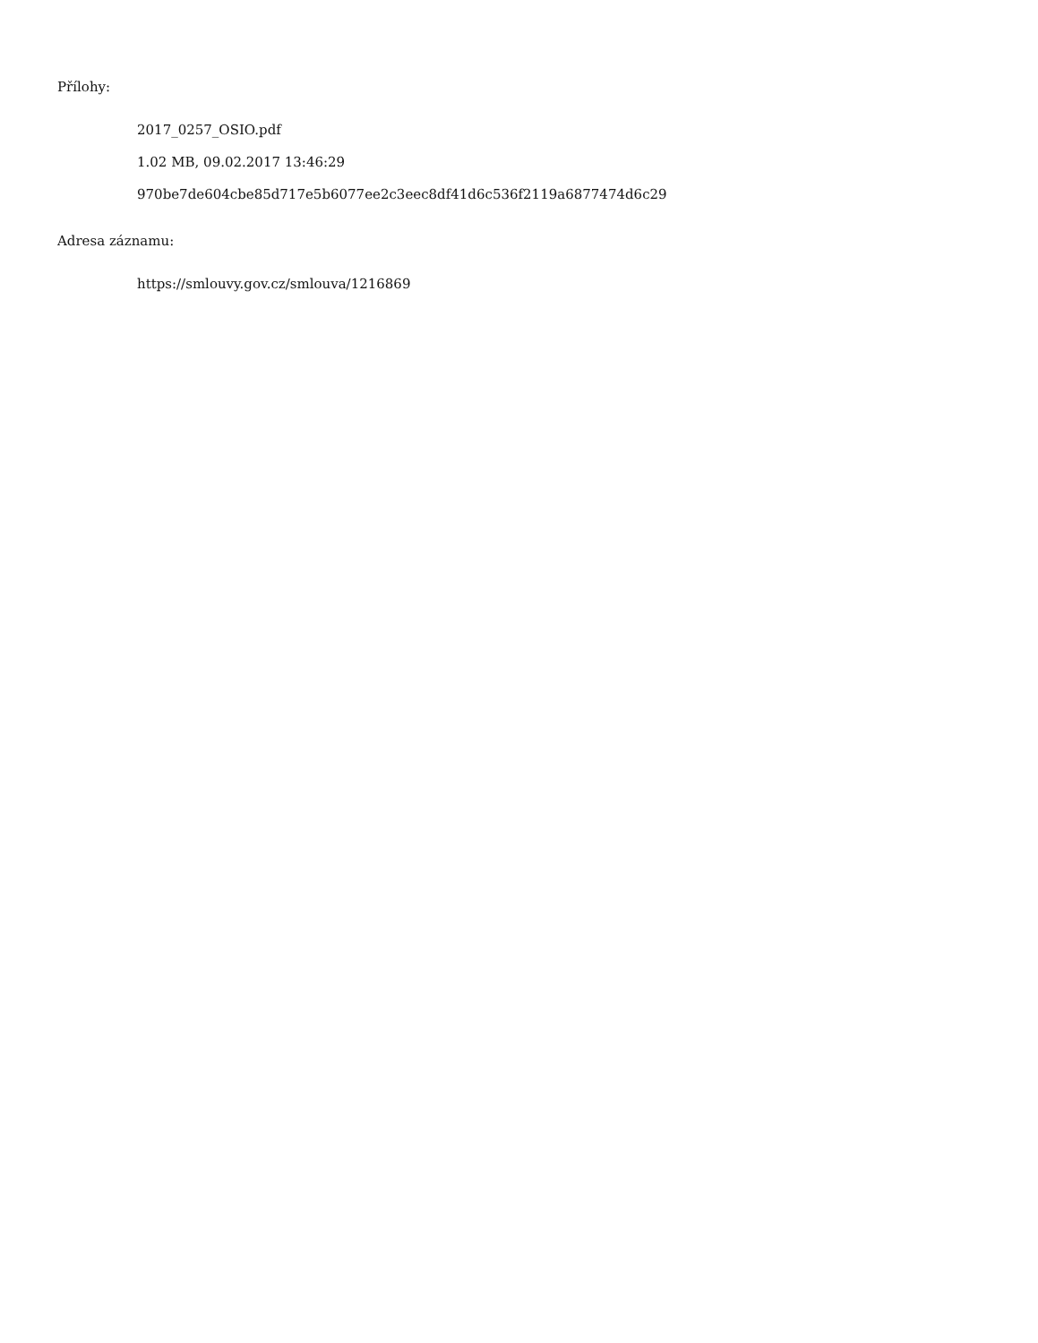Přílohy:
2017_0257_OSIO.pdf
1.02 MB, 09.02.2017 13:46:29
970be7de604cbe85d717e5b6077ee2c3eec8df41d6c536f2119a6877474d6c29
Adresa záznamu:
https://smlouvy.gov.cz/smlouva/1216869